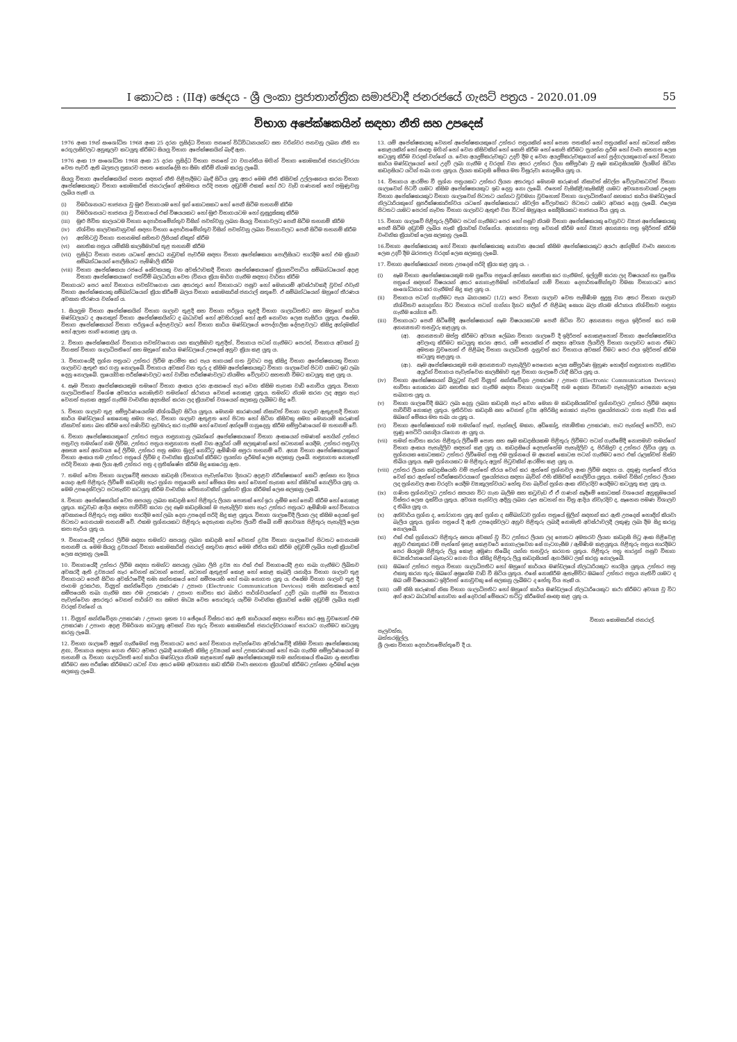I කොටස : (IIඅ) ඡෙදය - ශ්‍රී ලංකා ප්‍රජාතාන්ත්‍රික සමාජවාදී ජනරජයේ ගැසට් පත්‍රය - 2020.01.09 55
විභාග අපේක්ෂකයින් සඳහා නීති සහ උපදෙස්
1976 අංක 19න් සංශෝධිත 1968 අංක 25 දරන ප්‍රසිද්ධ විභාග පනතේ විධිවිධානයන්ට සහ වරින්වර පනවනු ලබන නීති හා රෙගුලාසිවලට අනුකූලව කටයුතු කිරීමට සියලු විභාග අපේක්ෂකයින් බැඳී ඇත.
1976 අංක 19 සංශෝධිත 1968 අංක 25 දරන ප්‍රසිද්ධ විභාග පනතේ 20 වගන්තිය මගින් විභාග කොමසාරිස් ජනරාල්වරයා වෙත පැවරී ඇති බලතල ප්‍රකාරව පහත කොන්දේසි හා සීමා කිරීම් නියම කරනු ලැබේ.
සියලු විභාග අපේක්ෂකයින් පහත සඳහන් නීති පිළිපැදීමට බැඳී සිටිය යුතු අතර මෙම නීති කිසිවක් උල්ලංඝනය කරන විභාග අපේක්ෂකයකුට විභාග කොමසාරිස් ජනරාල්ගේ අභිමතය පරිදි පහත දඬුවම් එකක් හෝ ඊට වැඩි ගණනක් හෝ පමුණුවනු ලැබිය හැකි ය.
(i) විමර්ශනයට භාජනය වූ මුළු විභාගයම හෝ ඉන් කොටසකට හෝ පෙනී සිටීම තහනම් කිරීම
(ii) විමර්ශනයට භාජනය වූ විභාගයේ එක් විෂයයකට හෝ මුළු විභාගයටම හෝ නුසුදුස්සකු කිරීම
(iii) මුළු ජීවිත කාලයටම විභාග දෙපාර්තමේන්තුව විසින් පවත්වනු ලබන සියලු විභාගවලට පෙනී සිටීම තහනම් කිරීම
(iv) නිශ්චිත කාලවකවානුවක් සඳහා විභාග දෙපාර්තමේන්තුව විසින් පවත්වනු ලබන විභාගවලට පෙනී සිටීම තහනම් කිරීම
(v) අත්හිටවූ විභාග තහනමක් සහිතව ලිපියක් නිකුත් කිරීම
(vi) සහතික පත්‍රය යම්කිසි කාලසීමාවක් තුළ තහනම් කිරීම
(vii) ප්‍රසිද්ධ විභාග පනත යටතේ අපරාධ නඩුවක් පැවරීම සඳහා විභාග අපේක්ෂකයා පොලීසියට භාරදීම හෝ එම ක්‍රියාව සම්බන්ධයෙන් පොලීසියට පැමිණිලි කිරීම
(viii) විභාග අපේක්ෂකයා රජයේ සේවකයකු වන අවස්ථාවකදී විභාග අපේක්ෂකයාගේ ක්‍රියාපටිපාටිය සම්බන්ධයෙන් අදාළ විභාග අපේක්ෂකයාගේ පත්වීම් බලධාරියා වෙත (විනය ක්‍රියා මාර්ග ගැනීම සඳහා) වාර්තා කිරීම
විභාගයට පෙර හෝ විභාගය පවත්වාගෙන යන අතරතුර හෝ විභාගයට පසුව හෝ මොනයම් අවස්ථාවකදී වුවත් එවැනි විභාග අපේක්ෂකයකු සම්බන්ධයෙන් ක්‍රියා කිරීමේ බලය විභාග කොමසාරිස් ජනරාල් සතුවේ. ඒ සම්බන්ධයෙන් ඔහුගේ තීරණය අවසාන තීරණය වන්නේ ය.
1. සියලුම විභාග අපේක්ෂකයින් විභාග ශාලාව තුළදී සහ විභාග පරිශ්‍රය තුළදී විභාග ශාලාධිපතිට සහ ඔහුගේ කාර්ය මණ්ඩලයට ද අනෙකුත් විභාග අපේක්ෂකයින්ට ද බාධාවක් හෝ අවහිරයක් හෝ ඇති නොවන ලෙස හැසිරිය යුතුය. එසේම, විභාග අපේක්ෂකයන් විභාග පරිශ්‍රයේ දේපළවලට හෝ විභාග කාර්ය මණ්ඩලයේ පෞද්ගලික දේපළවලට කිසිදු අන්දමකින් හෝ අලාභ හානි නොකළ යුතු ය.
2. විභාග අපේක්ෂකයින් විභාගය පවත්වාගෙන යන කාලසීමාව තුළදීත්, විභාගය පටන් ගැනීමට පෙරත්, විභාගය අවසන් වූ විගසත් විභාග ශාලාධිපතිගේ සහ ඔහුගේ කාර්ය මණ්ඩලයේ උපදෙස් අනුව ක්‍රියා කළ යුතු ය.
3. විභාගයේදී ප්‍රශ්න පත්‍රයට උත්තර ලිවීම ආරම්භ කර පැය භාගයක් ගත වූවාට පසු කිසිදු විභාග අපේක්ෂකයකු විභාග ශාලාවට ඇතුළු කර ගනු නොලැබේ. විභාගය අවසන් වන තුරු ද කිසිම අපේක්ෂකයකුට විභාග ශාලාවෙන් පිටව යාමට ඉඩ ලබා දෙනු නොලැබේ. ප්‍රායෝගික පරීක්ෂණවලට හෝ වාචික පරීක්ෂණවලට නියමිත වේලාවට සහභාගී වීමට කටයුතු කළ යුතු ය.
4. සෑම විභාග අපේක්ෂකයකුම තමාගේ විභාග අංකය දරන ආසනයේ හැර වෙන කිසිම තැනක වාඩි නොවිය යුතුය. විභාග ශාලාධිපතිගේ විශේෂ අවසරය නොමැතිව තමන්ගේ ස්ථානය වෙනස් නොකළ යුතුය. තමන්ට නියම කරන ලද අසුන හැර වෙනත් තැනක අසුන් ගැනීම වංචනික අදහසින් කරන ලද ක්‍රියාවක් වශයෙන් සලකනු ලැබීමට සිදු වේ.
5. විභාග ශාලාව තුළ සම්පූර්ණයෙන්ම නිශ්ශබ්දව සිටිය යුතුය. මොනම කාරණයක් නිසාවත් විභාග ශාලාව ඇතුළතදී විභාග කාර්ය මණ්ඩලයේ කෙනෙකු සමග හැර, විභාග ශාලාව ඇතුළත හෝ පිටත හෝ සිටින කිසිවකු සමග මොනයම් කරුණක් නිසාවත් කතා බහ කිරීම හෝ පණිවිඩ හුවමාරු කර ගැනීම හෝ වෙනත් අන්දමේ ගනුදෙනු කිරීම සම්පූර්ණයෙන් ම තහනම් වේ.
6. විභාග අපේක්ෂකයකුගේ උත්තර පත්‍රය හඳුනාගනු ලබන්නේ අපේක්ෂකයාගේ විභාග අංකයෙන් පමණක් හෙයින් උත්තර පත්‍රවල තමන්ගේ නම ලිවීම, උත්තර පත්‍රය හඳුනාගත හැකි වන අයුරින් යම් සලකුණක් හෝ සටහනක් යෙදීම, උත්තර පත්‍රවල අසභ්‍ය හෝ අනවශ්‍ය දේ ලිවීම, උත්තර පත්‍ර සමග මුදල් නෝට්ටු ඇමිණීම සපුරා තහනම් වේ. අන්‍ය විභාග අපේක්ෂකයකුගේ විභාග අංකය තම උත්තර පත්‍රයේ ලිවීම ද වංචනික ක්‍රියාවක් කිරීමට ප්‍රයත්න දැරීමක් ලෙස සලකනු ලැබේ. හඳුනාගත නොහැකි පරිදි විභාග අංක ලියා ඇති උත්තර පත්‍ර ද ප්‍රතික්ෂේප කිරීම සිදු කෙරෙනු ඇත.
7. තමන් වෙත විභාග ශාලාවේදී සපයන කඩදාසි (විභාගය පැවැත්වෙන දිනයට අදාළව නිරීක්ෂකගේ කෙටි අත්සන හා දිනය යොදා ඇති පිළිතුරු ලිවීමේ කඩදාසි) හැර ප්‍රශ්න පත්‍රයෙහි හෝ මේසය මත හෝ වෙනත් තැනක හෝ කිසිවක් නොලිවිය යුතු ය. මෙම උපදෙස්වලට පටහැනිව කටයුතු කිරීම වංචනික චේතනාවකින් යුක්තව ක්‍රියා කිරීමක් ලෙස සලකනු ලැබේ.
8. විභාග අපේක්ෂකයින් වෙත සපයනු ලබන කඩදාසි හෝ පිළිතුරු ලියන පොතක් හෝ ඉරා දැමීම හෝ පොඩි කිරීම හෝ නොකළ යුතුය. කටුවැඩ ආදිය සඳහා පාවිච්චි කරන ලද සෑම කඩදාසියක් ම පැහැදිලිව කපා හැර උත්තර පත්‍රයට ඇමිණීම හෝ විභාගය අවසානයේ පිළිතුරු පත්‍ර සමග භාරදීම හෝ ලබා දෙන උපදෙස් පරිදි සිදු කළ යුතුය. විභාග ශාලාවේදී ලියන ලද කිසිම දෙයක් ඉන් පිටතට ගෙනයාම තහනම් වේ. එකම ප්‍රශ්නයකට පිළිතුරු දෙතැනක නැවත ලියවී තිබේ නම් අනවශ්‍ය පිළිතුරු පැහැදිලි ලෙස කපා හැරිය යුතු ය.
9. විභාගයේදී උත්තර ලිවීම සඳහා තමන්ට සපයනු ලබන කඩදාසි හෝ වෙනත් ද්‍රව්‍ය විභාග ශාලාවෙන් පිටතට ගෙනයාම තහනම් ය. මෙම සියලු ද්‍රව්‍යයන් විභාග කොමසාරිස් ජනරාල් සතුවන අතර මෙම නීතිය කඩ කිරීම දඬුවම් ලැබිය හැකි ක්‍රියාවක් ලෙස සලකනු ලැබේ.
10. විභාගයේදී උත්තර ලිවීම සඳහා තමන්ට සපයනු ලබන ලිපි ද්‍රව්‍ය හා එක් එක් විභාගයේදී ළඟ තබා ගැනීමට ලිඛිතව අවසරදී ඇති ද්‍රව්‍යයන් හැර වෙනත් සටහන් පොත්, සටහන් ඇතුළත් කොළ හෝ කොළ කැබලි යනාදිය විභාග ශාලාව තුළ විභාගයට පෙනී සිටින අවස්ථාවේදී තමා සන්තකයේ හෝ සමීපයෙහි හෝ තබා නොගත යුතු ය. එසේම විභාග ශාලාව තුළ දී ජංගම දුරකථන, විද්‍යුත් සන්නිවේදන උපකරණ / උපාංග (Electronic Communication Devices) තමා සන්තකයේ හෝ සමීපයෙහි තබා ගැනීම සහ එම උපකරණ / උපාංග භාවිතා කර බාහිර පාර්ශ්වයන්ගේ උදව් ලබා ගැනීම හා විභාගය පැවැත්වෙන අතරතුර වෙනත් පාර්ශ්ව හා සමාජ මාධ්‍ය වෙත තොරතුරු යැවීම වංචනික ක්‍රියාවක් සේම දඬුවම් ලැබිය හැකි වරදක් වන්නේ ය.
11. විද්‍යුත් සන්නිවේදන උපකරණ / උපාංග ඉහත 10 ඡේදයේ විස්තර කර ඇති කාර්යයන් සඳහා භාවිතා කර අසු වූවහොත් එම උපකරණ / උපාංග අදාළ විමර්ශන කටයුතු අවසන් වන තුරු විභාග කොමසාරිස් ජනරාල්වරයාගේ භාරයට ගැනීමට කටයුතු කරනු ලැබේ.
12. විභාග ශාලාවේ අසුන් ගැනීමෙන් පසු විභාගයට පෙර හෝ විභාගය පැවැත්වෙන අවස්ථාවේදී කිසිම විභාග අපේක්ෂකයකු ළඟ, විභාගය සඳහා ගෙන ඒමට අවසර ලබාදී නොමැති කිසිදු ද්‍රව්‍යයක් හෝ උපකරණයක් හෝ තබා ගැනීම සම්පූර්ණයෙන් ම තහනම් ය. විභාග ශාලාධිපති හෝ කාර්ය මණ්ඩලය නියම කළහොත් සෑම අපේක්ෂකයකුම තම සන්තකයේ තිබෙන දෑ සහතික කිරීමට සහ පරීක්ෂා කිරීමකට යටත් වන අතර මෙම අවශ්‍යතා කඩ කිරීම වංචා සහගත ක්‍රියාවක් කිරීමට උත්සහ දැරීමක් ලෙස සලකනු ලැබේ.
13. යම් අපේක්ෂකයකු වෙනත් අපේක්ෂකයකුගේ උත්තර පත්‍රයකින් හෝ පොත පතකින් හෝ පත්‍රයකින් හෝ සටහන් සහිත කොළයකින් හෝ සංඥා මගින් හෝ වෙන කිසිවකින් හෝ කොපි කිරීම හෝ කොපි කිරීමට ප්‍රයත්න දැරීම හෝ වංචා සහගත ලෙස කටයුතු කිරීම වරදක් වන්නේ ය. වෙන අයදුම්කරුවකුට උදව් දීම ද වෙන අයදුම්කරුවකුගෙන් හෝ පුද්ගලයකුගෙන් හෝ විභාග කාර්ය මණ්ඩලයෙන් හෝ උදව් ලබා ගැනීම ද වරදක් වන අතර උත්තර ලියා සම්පූර්ණ වූ සෑම කඩදාසියක්ම ලියමින් සිටින කඩදාසියට යටින් තබා ගත යුතුය. ලියන කඩදාසි මේසය මත විසුරුවා නොදැමිය යුතු ය.
14. විභාගය ආරම්භ වී ප්‍රශ්න පත්‍රයකට උත්තර ලියන අතරතුර මොනම කරුණක් නිසාවත් ස්වල්ප වේලාවකටවත් විභාග ශාලාවෙන් පිටවී යාමට කිසිම අපේක්ෂකයකුට ඉඩ දෙනු නො ලැබේ. එහෙත් වැසිකිළි/කැසිකිළි යාමට අවශ්‍යතාවයක් උදෙසා විභාග අපේක්ෂකයකුට විභාග ශාලාවෙන් පිටතට යන්නට වුවමනා වූවහොත් විභාග ශාලාධිපතිගේ සහකාර කාර්ය මණ්ඩලයේ නිලධාරියකුගේ සුපරීක්ෂාකාරිත්වය යටතේ අපේක්ෂකයාට ස්වල්ප වේලාවකට පිටතට යාමට අවසර දෙනු ලැබේ. එලෙස පිටතට යාමට පෙරත් නැවත විභාග ශාලාවට ඇතුළු වන විටත් ඔහු/ඇය සෝදිසියකට භාජනය විය යුතු ය.
15. විභාග ශාලාවේ පිළිතුරු ලිවීමට පටන් ගැනීමට පෙර හෝ පසුව නියම විභාග අපේක්ෂකයකු වෙනුවට ව්‍යාජ අපේක්ෂකයකු පෙනී සිටීම දඬුවම් ලැබිය හැකි ක්‍රියාවක් වන්නේය. අනන්‍යතා පත්‍ර වෙනස් කිරීම හෝ ව්‍යාජ අනන්‍යතා පත්‍ර ඉදිරිපත් කිරීම වංචනික ක්‍රියාවක් ලෙස සලකනු ලැබේ.
16.විභාග අපේක්ෂකයකු හෝ විභාග අපේක්ෂකයකු නොවන අයෙක් කිසිම අපේක්ෂකයකුට අයථා අන්දමින් වංචා සහගත ලෙස උදව් දීම බරපතල වරදක් ලෙස සලකනු ලැබේ.
17. විභාග අපේක්ෂකයන් පහත උපදෙස් පරිදි ක්‍රියා කළ යුතු ය. :
(i) සෑම විභාග අපේක්ෂකයෙකුම තම ප්‍රවේශ පත්‍රයේ අත්සන සහතික කර ගැනීමත්, ඉල්ලුම් කරන ලද විෂයයන් හා ප්‍රවේශ පත්‍රයේ සඳහන් විෂයයන් අතර නොගැළපීමක් පවතින්නේ නම් විභාග දෙපාර්තමේන්තුව විමසා විභාගයට පෙර සංශෝධනය කර ගැනීමත් සිදු කළ යුතු ය.
(ii) විභාගය පටන් ගැනීමට පැය බාගයකට (1/2) පෙර විභාග ශාලාව වෙත පැමිණීම සුදුසු වන අතර විභාග ශාලාව නිශ්චිතව නොදන්නා විට විභාගය පටන් ගන්නා දිනට කලින් ඒ පිළිබඳ සොයා බලා නියම ස්ථානය නිශ්චිතව හඳුනා ගැනීම යෝග්‍ය වේ.
(iii) විභාගයට පෙනී සිටීමේදී අපේක්ෂකයන් සෑම විෂයයකටම පෙනී සිටින විට අනන්‍යතා පත්‍රය ඉදිරිපත් කර තම අනන්‍යතාව තහවුරු කළයුතු ය.
(අ). අනන්‍යතාව ඔප්පු කිරීමට අවශ්‍ය ලේඛන විභාග ශාලාවේ දී ඉදිරිපත් නොකළහොත් විභාග අපේක්ෂකත්වය අවලංගු කිරීමට කටයුතු කරන අතර, යම් හෙයකින් ඒ සඳහා අවශ්‍ය ලියවිලි විභාග ශාලාවට ගෙන ඒමට අමතක වූවහොත් ඒ පිළිබඳ විභාග ශාලාධිපති දැනුවත් කර විභාගය අවසන් වීමට පෙර එය ඉදිරිපත් කිරීම කටයුතු කළයුතු ය.
(ආ). සෑම අපේක්ෂකයකුම තම අනන්‍යතාව පැහැදිලිව පෙනෙන ලෙස සම්පූර්ණ මුහුණ හොඳින් හඳුනාගත හැකිවන අයුරින් විභාගය පැවැත්වෙන කාලසීමාව තුළ විභාග ශාලාවේ රැඳී සිටිය යුතු ය.
(iv) විභාග අපේක්ෂකයන් බ්ලූටූත් වැනි විද්‍යුත් සන්නිවේදන උපකරණ / උපාංග (Electronic Communication Devices) භාවිතා නොකරන බව සහතික කර ගැනීම සඳහා විභාග ශාලාවේදී තම දෙකන විවෘතව පැහැදිලිව පෙනෙන ලෙස තබාගත යුතු ය.
(v) විභාග ශාලාවේදී ඔබට ලබා දෙනු ලබන කඩදාසි හැර වෙන මොන ම කඩදාසියක්වත් ප්‍රශ්නවලට උත්තර ලිවීම සඳහා පාවිච්චි නොකළ යුතුය. ඉතිරිවන කඩදාසි සහ වෙනත් ද්‍රව්‍ය අපිරිසිදු නොකර නැවත ප්‍රයෝජනයට ගත හැකි වන සේ ඔබගේ මේසය මත තබා යා යුතු ය.
(vi) විභාග අපේක්ෂකයන් තම තමන්ගේ පෑන්, පැන්සල්, මකන, අඩිකෝදු, ජ්‍යාමිතික උපකරණ, පාට පැන්සල් පෙට්ටි, පාට හුණු පෙට්ටි යනාදිය රැගෙන ආ යුතු ය.
(vii) තමන් භාවිතා කරන පිළිතුරු ලිවීමේ පොත සහ සෑම කඩදාසියකම පිළිතුරු ලිවීමට පටන් ගැනීමේදී නොපමාව තමන්ගේ විභාග අංකය පැහැදිලිව සඳහන් කළ යුතු ය. කඩදාසියේ දෙපැත්තේම පැහැදිලිව ද, පිරිසිදුව ද උත්තර ලිවිය යුතු ය. ප්‍රශ්නයක කොටසකට උත්තර ලිවීමෙන් පසු එම ප්‍රශ්නයේ ම අනෙක් කොටස පටන් ගැනීමට පෙර එක් රූලක්වත් හිස්ව තිබිය යුතුය. සෑම ප්‍රශ්නයකට ම පිළිතුරු අලුත් පිටුවකින් ආරම්භ කළ යුතු ය.
(viii) උත්තර ලියන කඩදාසියෙහි වම් පැත්තේ තීරය වෙන් කර ඇත්තේ ප්‍රශ්නවල අංක ලිවීම සඳහා ය. දකුණු පැත්තේ තීරය වෙන් කර ඇත්තේ පරීක්ෂකවරයාගේ ප්‍රයෝජනය සඳහා බැවින් එහි කිසිවක් නොලිවිය යුතුය. තමන් විසින් උත්තර ලියන ලද ප්‍රශ්නවල අංක වරදවා යෙදීම ව්‍යාකූලත්වයට හේතු වන බැවින් ප්‍රශ්න අංක නිවැරදිව යෙදීමට කටයුතු කළ යුතු ය.
(ix) ගණිත ප්‍රශ්නවලට උත්තර සපයන විට ගැන බැලීම සහ කටුවැඩ ඒ ඒ ගණන් සෑදීමේ කොටසක් වශයෙන් අනුක්‍රමයෙන් විස්තර ලෙස දැක්විය යුතුය. අවශ්‍ය තැන්වල අඳිනු ලබන රූප සටහන් හා චිත්‍ර ආදිය නිවැරදිව ද, සෑහෙන පමණ විශාලව ද තිබිය යුතු ය.
(x) අනිවාර්ය ප්‍රශ්න ද, තෝරාගත යුතු අන් ප්‍රශ්න ද සම්බන්ධව ප්‍රශ්න පත්‍රයේ මුලින් සඳහන් කර ඇති උපදෙස් හොඳින් කියවා බැලිය යුතුය. ප්‍රශ්න පත්‍රයේ දී ඇති උපදෙස්වලට අනුව පිළිතුරු ලබාදී නොමැති අවස්ථාවලදී ලකුණු ලබා දීම සිදු කරනු නොලැබේ.
(xi) එක් එක් ප්‍රශ්නයට පිළිතුරු සපයා අවසන් වූ විට උත්තර ලියන ලද පොතට අමතරව ලියන කඩදාසි පිටු අංක පිළිවෙළ අනුව එකතුකර වම් පැත්තේ ඉහළ කෙළවරේ නොගැලවෙන සේ ගැටගැසීම / ඇමිණීම කළයුතුය. පිළිතුරු පත්‍රය භාරදීමට පෙර සියලුම පිළිතුරු ලියූ කොළ අමුණා තිබේද යන්න තහවුරු කරගත යුතුය. පිළිතුරු පත්‍ර භාරදුන් පසුව විභාග මධ්‍යස්ථානයෙන් බැහැරට ගෙන ගිය කිසිදු පිළිතුරු ලියූ කඩදාසියක් ඇගයීමට ලක් කරනු නොලැබේ.
(xii) ඔබගේ උත්තර පත්‍රය විභාග ශාලාධිපතිට හෝ ඔහුගේ කාර්යය මණ්ඩලයේ නිලධාරියකුට භාරදිය යුතුය. උත්තර පත්‍ර එකතු කරන තුරු ඔබගේ අසුනේම වාඩි වී සිටිය යුතුය. එසේ නොකිරීම ඇතැම්විට ඔබගේ උත්තර පත්‍රය නැතිවී යාමට ද ඔබ යම් විෂයයකට ඉදිරිපත් නොවූවකු සේ සලකනු ලැබීමට ද හේතු විය හැකි ය.
(xiii) යම් කිසි කරුණක් නිසා විභාග ශාලාධිපතිට හෝ ඔහුගේ කාර්ය මණ්ඩලයේ නිලධාරියෙකුට කථා කිරීමට අවශ්‍ය වූ විට අන් අයට බාධාවක් නොවන සේ දෙවරක් මේසයට තට්ටු කිරීමෙන් සංඥා කළ යුතු ය.
විභාග කොමසාරිස් ජනරාල්.
පැලවත්ත,
බත්තරමුල්ල,
ශ්‍රී ලංකා විභාග දෙපාර්තමේන්තුවේ දී ය.